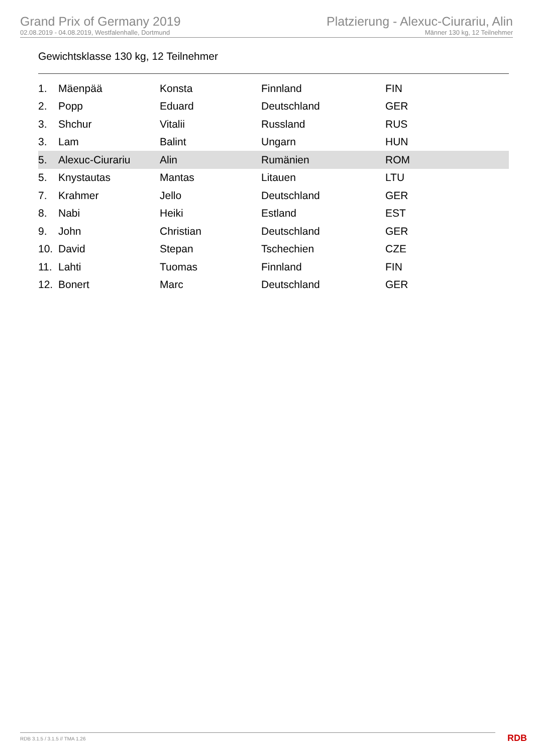Grand Prix of Germany 2019
02.08.2019 - 04.08.2019, Westfalenhalle, Dortmund
Platzierung - Alexuc-Ciurariu, Alin
Männer 130 kg, 12 Teilnehmer
Gewichtsklasse 130 kg, 12 Teilnehmer
| 1. | Mäenpää | Konsta | Finnland | FIN |
| 2. | Popp | Eduard | Deutschland | GER |
| 3. | Shchur | Vitalii | Russland | RUS |
| 3. | Lam | Balint | Ungarn | HUN |
| 5. | Alexuc-Ciurariu | Alin | Rumänien | ROM |
| 5. | Knystautas | Mantas | Litauen | LTU |
| 7. | Krahmer | Jello | Deutschland | GER |
| 8. | Nabi | Heiki | Estland | EST |
| 9. | John | Christian | Deutschland | GER |
| 10. | David | Stepan | Tschechien | CZE |
| 11. | Lahti | Tuomas | Finnland | FIN |
| 12. | Bonert | Marc | Deutschland | GER |
RDB 3.1.5 / 3.1.5 // TMA 1.26 RDB